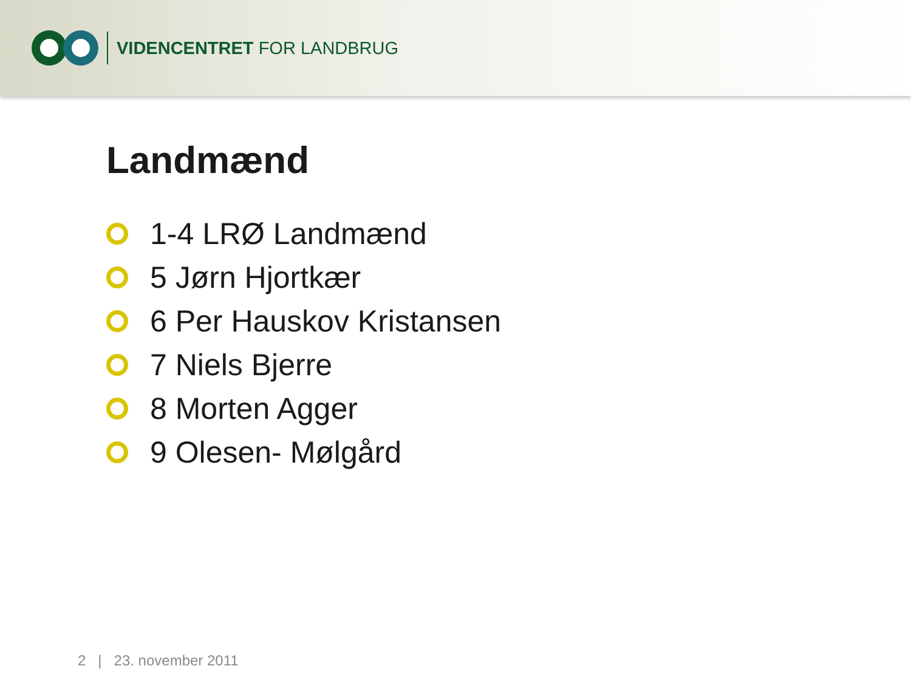VIDENCENTRET FOR LANDBRUG
Landmænd
1-4 LRØ Landmænd
5 Jørn Hjortkær
6 Per Hauskov Kristansen
7 Niels Bjerre
8 Morten Agger
9 Olesen- Mølgård
2 | 23. november 2011